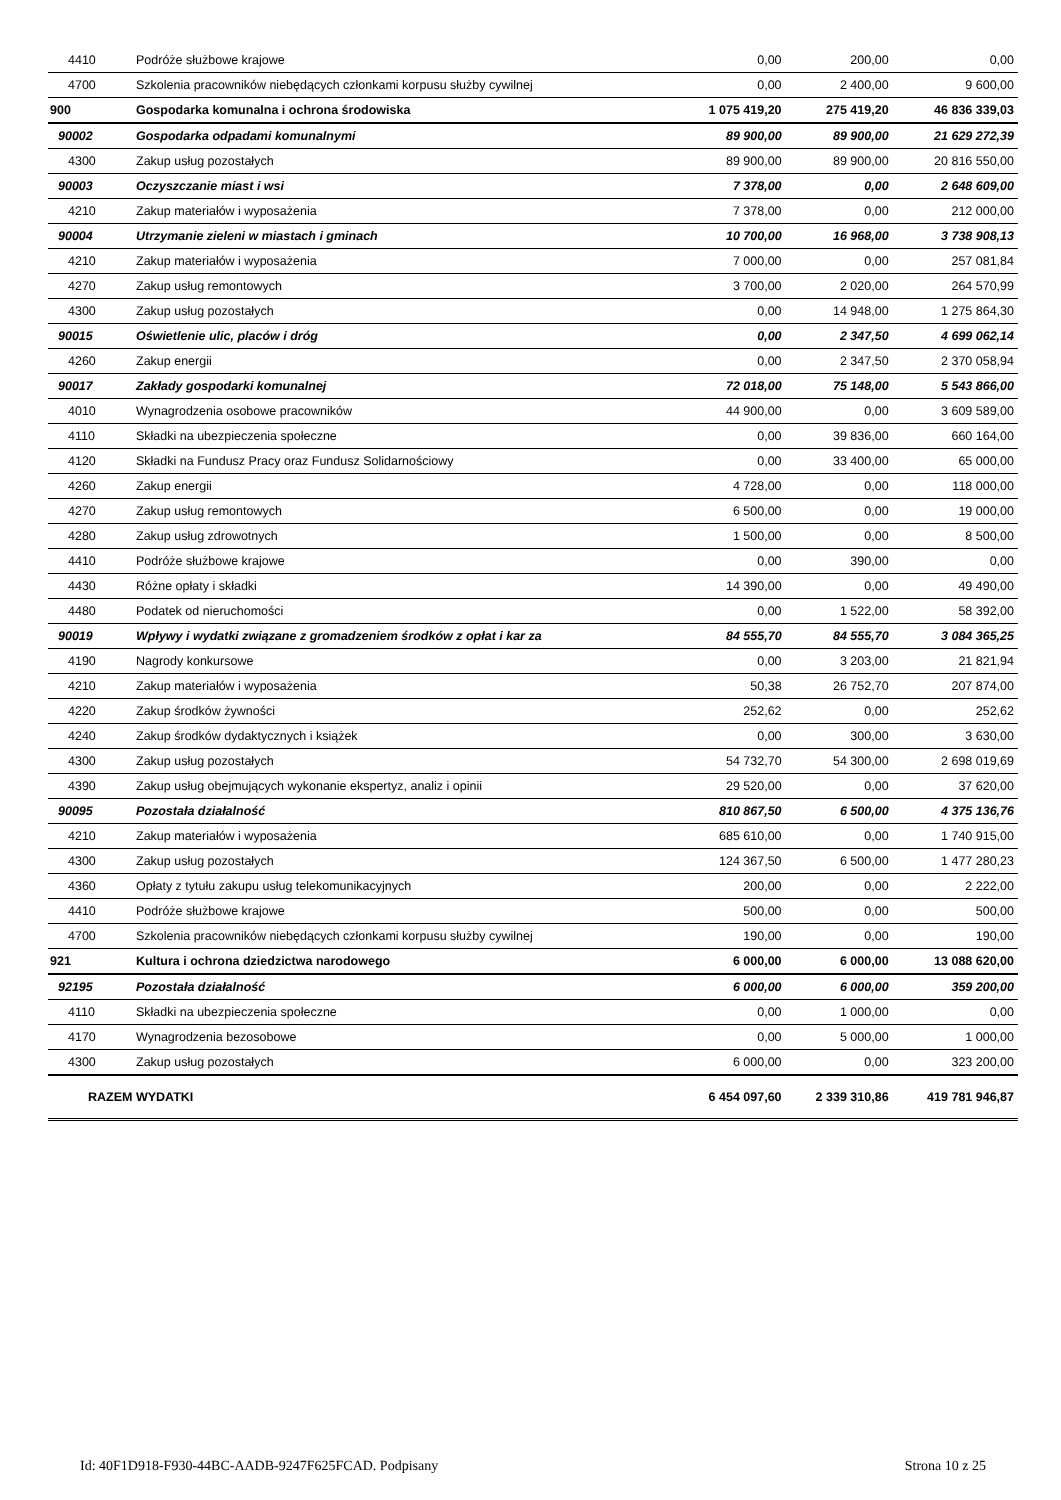| 4410 | Podróże służbowe krajowe | 0,00 | 200,00 | 0,00 |
| 4700 | Szkolenia pracowników niebędących członkami korpusu służby cywilnej | 0,00 | 2 400,00 | 9 600,00 |
| 900 | Gospodarka komunalna i ochrona środowiska | 1 075 419,20 | 275 419,20 | 46 836 339,03 |
| 90002 | Gospodarka odpadami komunalnymi | 89 900,00 | 89 900,00 | 21 629 272,39 |
| 4300 | Zakup usług pozostałych | 89 900,00 | 89 900,00 | 20 816 550,00 |
| 90003 | Oczyszczanie miast i wsi | 7 378,00 | 0,00 | 2 648 609,00 |
| 4210 | Zakup materiałów i wyposażenia | 7 378,00 | 0,00 | 212 000,00 |
| 90004 | Utrzymanie zieleni w miastach i gminach | 10 700,00 | 16 968,00 | 3 738 908,13 |
| 4210 | Zakup materiałów i wyposażenia | 7 000,00 | 0,00 | 257 081,84 |
| 4270 | Zakup usług remontowych | 3 700,00 | 2 020,00 | 264 570,99 |
| 4300 | Zakup usług pozostałych | 0,00 | 14 948,00 | 1 275 864,30 |
| 90015 | Oświetlenie ulic, placów i dróg | 0,00 | 2 347,50 | 4 699 062,14 |
| 4260 | Zakup energii | 0,00 | 2 347,50 | 2 370 058,94 |
| 90017 | Zakłady gospodarki komunalnej | 72 018,00 | 75 148,00 | 5 543 866,00 |
| 4010 | Wynagrodzenia osobowe pracowników | 44 900,00 | 0,00 | 3 609 589,00 |
| 4110 | Składki na ubezpieczenia społeczne | 0,00 | 39 836,00 | 660 164,00 |
| 4120 | Składki na Fundusz Pracy oraz Fundusz Solidarnościowy | 0,00 | 33 400,00 | 65 000,00 |
| 4260 | Zakup energii | 4 728,00 | 0,00 | 118 000,00 |
| 4270 | Zakup usług remontowych | 6 500,00 | 0,00 | 19 000,00 |
| 4280 | Zakup usług zdrowotnych | 1 500,00 | 0,00 | 8 500,00 |
| 4410 | Podróże służbowe krajowe | 0,00 | 390,00 | 0,00 |
| 4430 | Różne opłaty i składki | 14 390,00 | 0,00 | 49 490,00 |
| 4480 | Podatek od nieruchomości | 0,00 | 1 522,00 | 58 392,00 |
| 90019 | Wpływy i wydatki związane z gromadzeniem środków z opłat i kar za | 84 555,70 | 84 555,70 | 3 084 365,25 |
| 4190 | Nagrody konkursowe | 0,00 | 3 203,00 | 21 821,94 |
| 4210 | Zakup materiałów i wyposażenia | 50,38 | 26 752,70 | 207 874,00 |
| 4220 | Zakup środków żywności | 252,62 | 0,00 | 252,62 |
| 4240 | Zakup środków dydaktycznych i książek | 0,00 | 300,00 | 3 630,00 |
| 4300 | Zakup usług pozostałych | 54 732,70 | 54 300,00 | 2 698 019,69 |
| 4390 | Zakup usług obejmujących wykonanie ekspertyz, analiz i opinii | 29 520,00 | 0,00 | 37 620,00 |
| 90095 | Pozostała działalność | 810 867,50 | 6 500,00 | 4 375 136,76 |
| 4210 | Zakup materiałów i wyposażenia | 685 610,00 | 0,00 | 1 740 915,00 |
| 4300 | Zakup usług pozostałych | 124 367,50 | 6 500,00 | 1 477 280,23 |
| 4360 | Opłaty z tytułu zakupu usług telekomunikacyjnych | 200,00 | 0,00 | 2 222,00 |
| 4410 | Podróże służbowe krajowe | 500,00 | 0,00 | 500,00 |
| 4700 | Szkolenia pracowników niebędących członkami korpusu służby cywilnej | 190,00 | 0,00 | 190,00 |
| 921 | Kultura i ochrona dziedzictwa narodowego | 6 000,00 | 6 000,00 | 13 088 620,00 |
| 92195 | Pozostała działalność | 6 000,00 | 6 000,00 | 359 200,00 |
| 4110 | Składki na ubezpieczenia społeczne | 0,00 | 1 000,00 | 0,00 |
| 4170 | Wynagrodzenia bezosobowe | 0,00 | 5 000,00 | 1 000,00 |
| 4300 | Zakup usług pozostałych | 6 000,00 | 0,00 | 323 200,00 |
| RAZEM WYDATKI | | 6 454 097,60 | 2 339 310,86 | 419 781 946,87 |
Id: 40F1D918-F930-44BC-AADB-9247F625FCAD. Podpisany Strona 10 z 25